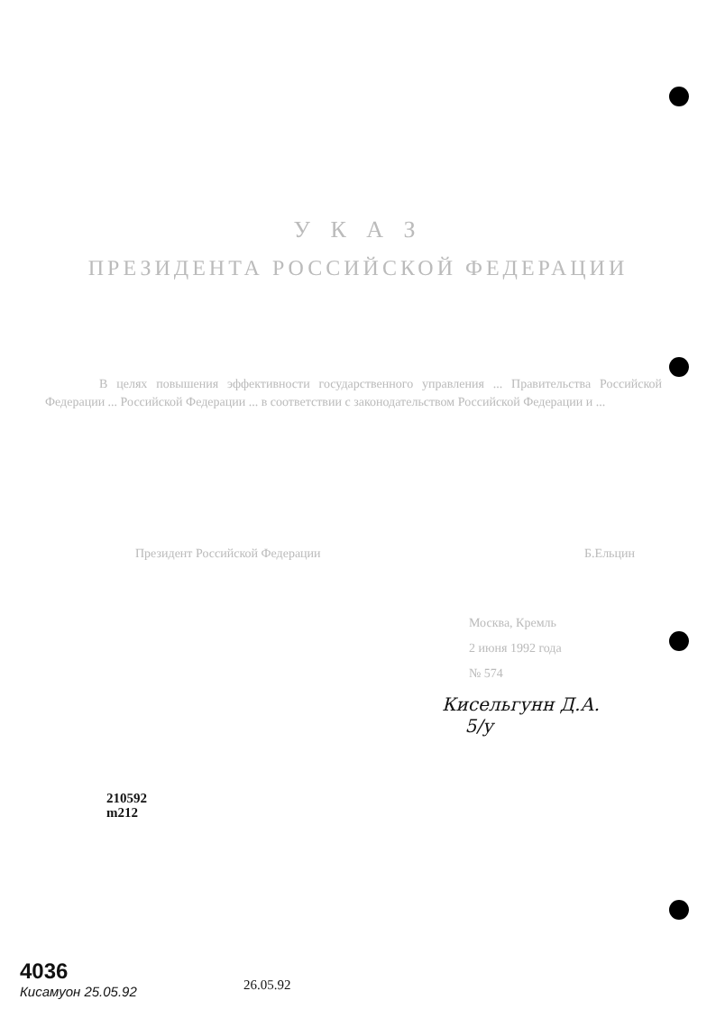У К А З
ПРЕЗИДЕНТА РОССИЙСКОЙ ФЕДЕРАЦИИ
В целях повышения эффективности государственного управления ... Правительства Российской Федерации ... Российской Федерации ... в соответствии с законодательством Российской Федерации и ...
Президент Российской Федерации Б.Ельцин
Москва, Кремль
2 июня 1992 года
№ 574
Кисельгунн Д.А.
5/у
210592
m212
4036
Кисамуон 25.05.92
26.05.92